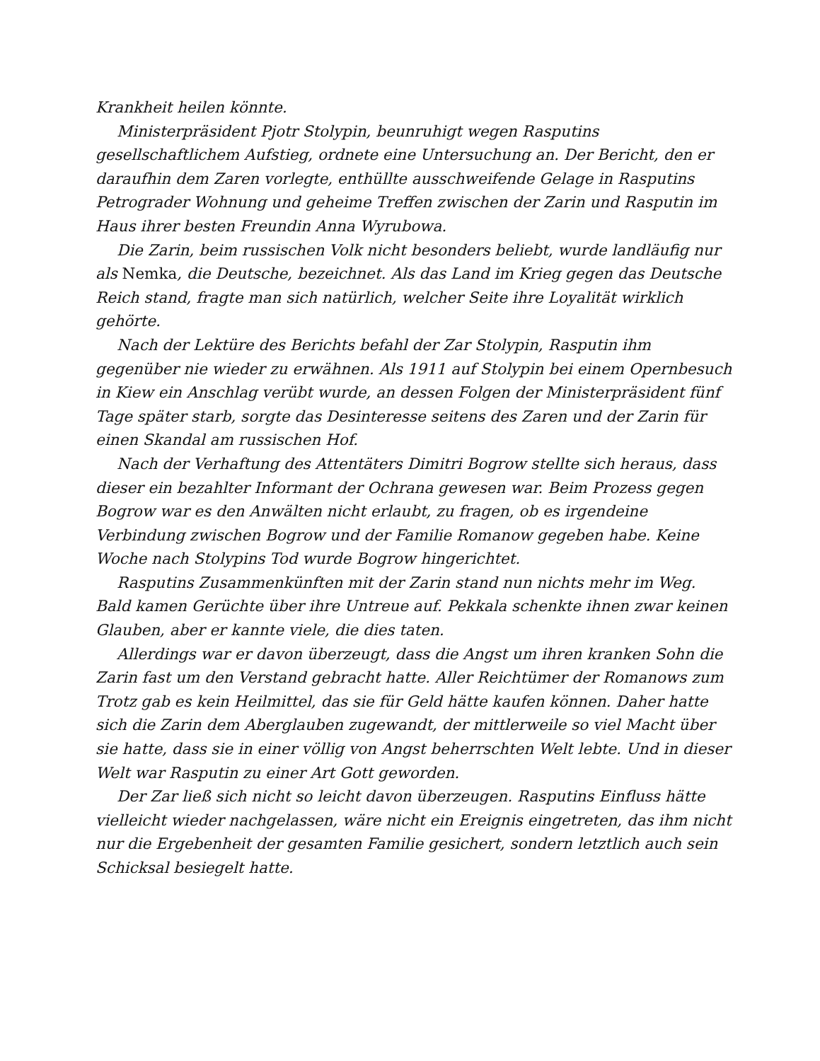Krankheit heilen könnte.
Ministerpräsident Pjotr Stolypin, beunruhigt wegen Rasputins gesellschaftlichem Aufstieg, ordnete eine Untersuchung an. Der Bericht, den er daraufhin dem Zaren vorlegte, enthüllte ausschweifende Gelage in Rasputins Petrograder Wohnung und geheime Treffen zwischen der Zarin und Rasputin im Haus ihrer besten Freundin Anna Wyrubowa.
Die Zarin, beim russischen Volk nicht besonders beliebt, wurde landläufig nur als Nemka, die Deutsche, bezeichnet. Als das Land im Krieg gegen das Deutsche Reich stand, fragte man sich natürlich, welcher Seite ihre Loyalität wirklich gehörte.
Nach der Lektüre des Berichts befahl der Zar Stolypin, Rasputin ihm gegenüber nie wieder zu erwähnen. Als 1911 auf Stolypin bei einem Opernbesuch in Kiew ein Anschlag verübt wurde, an dessen Folgen der Ministerpräsident fünf Tage später starb, sorgte das Desinteresse seitens des Zaren und der Zarin für einen Skandal am russischen Hof.
Nach der Verhaftung des Attentäters Dimitri Bogrow stellte sich heraus, dass dieser ein bezahlter Informant der Ochrana gewesen war. Beim Prozess gegen Bogrow war es den Anwälten nicht erlaubt, zu fragen, ob es irgendeine Verbindung zwischen Bogrow und der Familie Romanow gegeben habe. Keine Woche nach Stolypins Tod wurde Bogrow hingerichtet.
Rasputins Zusammenkünften mit der Zarin stand nun nichts mehr im Weg. Bald kamen Gerüchte über ihre Untreue auf. Pekkala schenkte ihnen zwar keinen Glauben, aber er kannte viele, die dies taten.
Allerdings war er davon überzeugt, dass die Angst um ihren kranken Sohn die Zarin fast um den Verstand gebracht hatte. Aller Reichtümer der Romanows zum Trotz gab es kein Heilmittel, das sie für Geld hätte kaufen können. Daher hatte sich die Zarin dem Aberglauben zugewandt, der mittlerweile so viel Macht über sie hatte, dass sie in einer völlig von Angst beherrschten Welt lebte. Und in dieser Welt war Rasputin zu einer Art Gott geworden.
Der Zar ließ sich nicht so leicht davon überzeugen. Rasputins Einfluss hätte vielleicht wieder nachgelassen, wäre nicht ein Ereignis eingetreten, das ihm nicht nur die Ergebenheit der gesamten Familie gesichert, sondern letztlich auch sein Schicksal besiegelt hatte.